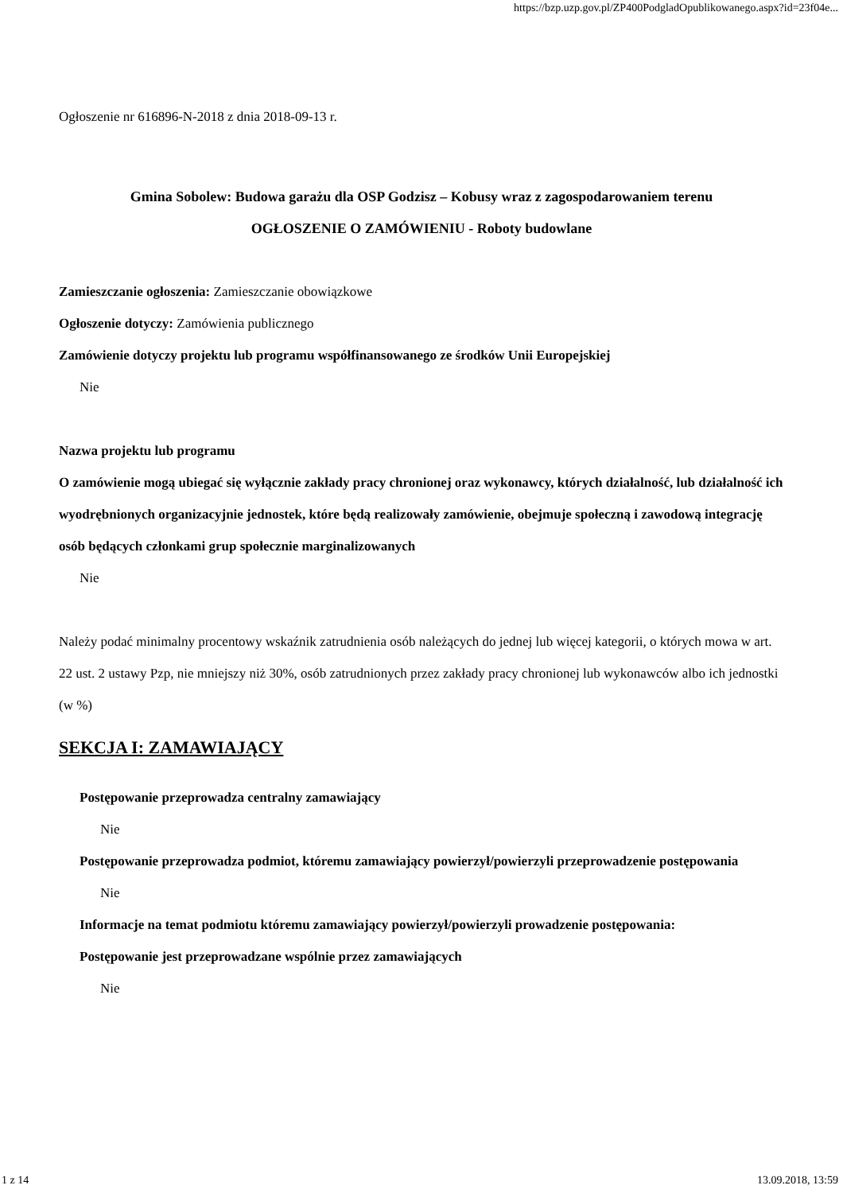https://bzp.uzp.gov.pl/ZP400PodgladOpublikowanego.aspx?id=23f04e...
Ogłoszenie nr 616896-N-2018 z dnia 2018-09-13 r.
Gmina Sobolew: Budowa garażu dla OSP Godzisz – Kobusy wraz z zagospodarowaniem terenu
OGŁOSZENIE O ZAMÓWIENIU - Roboty budowlane
Zamieszczanie ogłoszenia: Zamieszczanie obowiązkowe
Ogłoszenie dotyczy: Zamówienia publicznego
Zamówienie dotyczy projektu lub programu współfinansowanego ze środków Unii Europejskiej
Nie
Nazwa projektu lub programu
O zamówienie mogą ubiegać się wyłącznie zakłady pracy chronionej oraz wykonawcy, których działalność, lub działalność ich wyodrębnionych organizacyjnie jednostek, które będą realizowały zamówienie, obejmuje społeczną i zawodową integrację osób będących członkami grup społecznie marginalizowanych
Nie
Należy podać minimalny procentowy wskaźnik zatrudnienia osób należących do jednej lub więcej kategorii, o których mowa w art. 22 ust. 2 ustawy Pzp, nie mniejszy niż 30%, osób zatrudnionych przez zakłady pracy chronionej lub wykonawców albo ich jednostki (w %)
SEKCJA I: ZAMAWIAJĄCY
Postępowanie przeprowadza centralny zamawiający
Nie
Postępowanie przeprowadza podmiot, któremu zamawiający powierzył/powierzyli przeprowadzenie postępowania
Nie
Informacje na temat podmiotu któremu zamawiający powierzył/powierzyli prowadzenie postępowania:
Postępowanie jest przeprowadzane wspólnie przez zamawiających
Nie
1 z 14 13.09.2018, 13:59